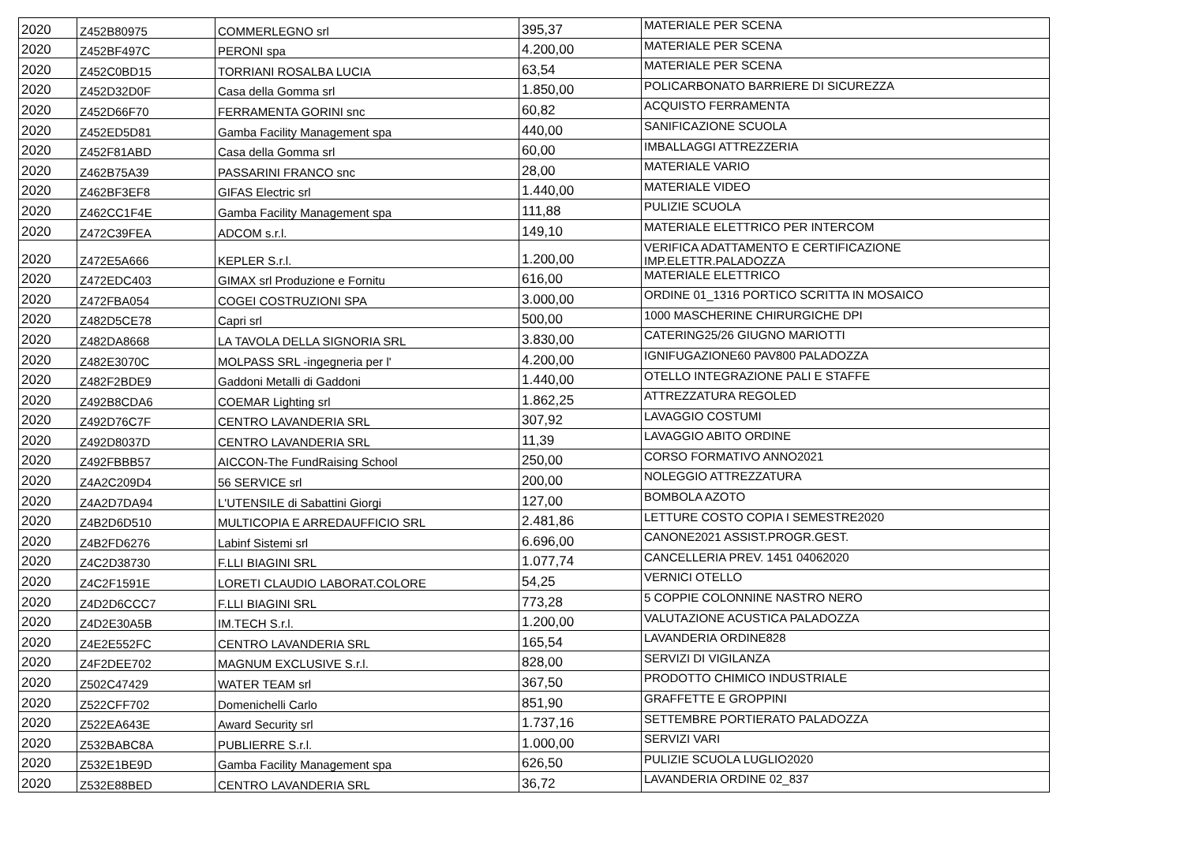| 2020 | Z452B80975 | COMMERLEGNO srl | 395,37 | MATERIALE PER SCENA |
| 2020 | Z452BF497C | PERONI spa | 4.200,00 | MATERIALE PER SCENA |
| 2020 | Z452C0BD15 | TORRIANI ROSALBA LUCIA | 63,54 | MATERIALE PER SCENA |
| 2020 | Z452D32D0F | Casa della Gomma srl | 1.850,00 | POLICARBONATO BARRIERE DI SICUREZZA |
| 2020 | Z452D66F70 | FERRAMENTA GORINI snc | 60,82 | ACQUISTO FERRAMENTA |
| 2020 | Z452ED5D81 | Gamba Facility Management spa | 440,00 | SANIFICAZIONE SCUOLA |
| 2020 | Z452F81ABD | Casa della Gomma srl | 60,00 | IMBALLAGGI ATTREZZERIA |
| 2020 | Z462B75A39 | PASSARINI FRANCO snc | 28,00 | MATERIALE VARIO |
| 2020 | Z462BF3EF8 | GIFAS Electric srl | 1.440,00 | MATERIALE VIDEO |
| 2020 | Z462CC1F4E | Gamba Facility Management spa | 111,88 | PULIZIE SCUOLA |
| 2020 | Z472C39FEA | ADCOM s.r.l. | 149,10 | MATERIALE ELETTRICO PER INTERCOM |
| 2020 | Z472E5A666 | KEPLER S.r.l. | 1.200,00 | VERIFICA ADATTAMENTO E CERTIFICAZIONE IMP.ELETTR.PALADOZZA |
| 2020 | Z472EDC403 | GIMAX srl Produzione e Fornitu | 616,00 | MATERIALE ELETTRICO |
| 2020 | Z472FBA054 | COGEI COSTRUZIONI SPA | 3.000,00 | ORDINE 01_1316 PORTICO SCRITTA IN MOSAICO |
| 2020 | Z482D5CE78 | Capri srl | 500,00 | 1000 MASCHERINE CHIRURGICHE DPI |
| 2020 | Z482DA8668 | LA TAVOLA DELLA SIGNORIA SRL | 3.830,00 | CATERING25/26 GIUGNO MARIOTTI |
| 2020 | Z482E3070C | MOLPASS SRL -ingegneria per l' | 4.200,00 | IGNIFUGAZIONE60 PAV800 PALADOZZA |
| 2020 | Z482F2BDE9 | Gaddoni Metalli di Gaddoni | 1.440,00 | OTELLO INTEGRAZIONE PALI E STAFFE |
| 2020 | Z492B8CDA6 | COEMAR Lighting srl | 1.862,25 | ATTREZZATURA REGOLED |
| 2020 | Z492D76C7F | CENTRO LAVANDERIA SRL | 307,92 | LAVAGGIO COSTUMI |
| 2020 | Z492D8037D | CENTRO LAVANDERIA SRL | 11,39 | LAVAGGIO ABITO ORDINE |
| 2020 | Z492FBBB57 | AICCON-The FundRaising School | 250,00 | CORSO FORMATIVO ANNO2021 |
| 2020 | Z4A2C209D4 | 56 SERVICE srl | 200,00 | NOLEGGIO ATTREZZATURA |
| 2020 | Z4A2D7DA94 | L'UTENSILE di Sabattini Giorgi | 127,00 | BOMBOLA AZOTO |
| 2020 | Z4B2D6D510 | MULTICOPIA E ARREDAUFFICIO SRL | 2.481,86 | LETTURE COSTO COPIA I SEMESTRE2020 |
| 2020 | Z4B2FD6276 | Labinf Sistemi srl | 6.696,00 | CANONE2021 ASSIST.PROGR.GEST. |
| 2020 | Z4C2D38730 | F.LLI BIAGINI SRL | 1.077,74 | CANCELLERIA PREV. 1451 04062020 |
| 2020 | Z4C2F1591E | LORETI CLAUDIO LABORAT.COLORE | 54,25 | VERNICI OTELLO |
| 2020 | Z4D2D6CCC7 | F.LLI BIAGINI SRL | 773,28 | 5 COPPIE COLONNINE NASTRO NERO |
| 2020 | Z4D2E30A5B | IM.TECH S.r.l. | 1.200,00 | VALUTAZIONE ACUSTICA PALADOZZA |
| 2020 | Z4E2E552FC | CENTRO LAVANDERIA SRL | 165,54 | LAVANDERIA ORDINE828 |
| 2020 | Z4F2DEE702 | MAGNUM EXCLUSIVE S.r.l. | 828,00 | SERVIZI DI VIGILANZA |
| 2020 | Z502C47429 | WATER TEAM srl | 367,50 | PRODOTTO CHIMICO INDUSTRIALE |
| 2020 | Z522CFF702 | Domenichelli Carlo | 851,90 | GRAFFETTE E GROPPINI |
| 2020 | Z522EA643E | Award Security srl | 1.737,16 | SETTEMBRE PORTIERATO PALADOZZA |
| 2020 | Z532BABC8A | PUBLIERRE S.r.l. | 1.000,00 | SERVIZI VARI |
| 2020 | Z532E1BE9D | Gamba Facility Management spa | 626,50 | PULIZIE SCUOLA LUGLIO2020 |
| 2020 | Z532E88BED | CENTRO LAVANDERIA SRL | 36,72 | LAVANDERIA ORDINE 02_837 |